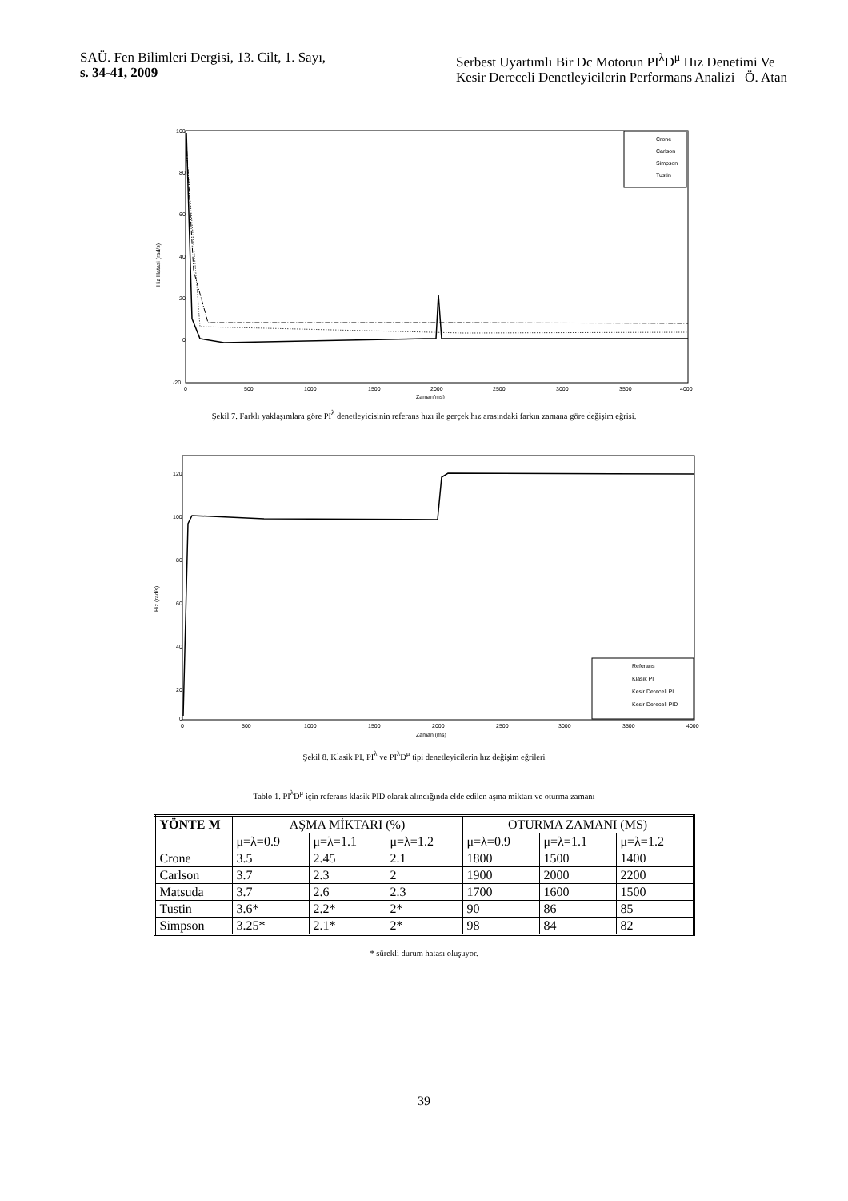SAÜ. Fen Bilimleri Dergisi, 13. Cilt, 1. Sayı,
s. 34-41, 2009
Serbest Uyartımlı Bir Dc Motorun PI<sup>λ</sup>D<sup>μ</sup> Hız Denetimi Ve
Kesir Dereceli Denetleyicilerin Performans Analizi Ö. Atan
100
80
60
40
20
0
-20
Hiz Hatasi (rad/s)
0
500
1000
1500
2000
2500
3000
3500
4000
Zaman(ms)
Crone
Carlson
Simpson
Tustin
Şekil 7. Farklı yaklaşımlara göre PI<sup>λ</sup> denetleyicisinin referans hızı ile gerçek hız arasındaki farkın zamana göre değişim eğrisi.
120
100
80
60
40
20
0
Hiz (rad/s)
0
500
1000
1500
2000
2500
3000
3500
4000
Zaman (ms)
Referans
Klasik PI
Kesir Dereceli PI
Kesir Dereceli PID
Şekil 8. Klasik PI, PI<sup>λ</sup> ve PI<sup>λ</sup>D<sup>μ</sup> tipi denetleyicilerin hız değişim eğrileri
Tablo 1. PI<sup>λ</sup>D<sup>μ</sup> için referans klasik PID olarak alındığında elde edilen aşma miktarı ve oturma zamanı
| YÖNTE M | AŞMA MİKTARI (%) | | | OTURMA ZAMANI (MS) | | |
| | μ=λ=0.9 | μ=λ=1.1 | μ=λ=1.2 | μ=λ=0.9 | μ=λ=1.1 | μ=λ=1.2 |
| Crone | 3.5 | 2.45 | 2.1 | 1800 | 1500 | 1400 |
| Carlson | 3.7 | 2.3 | 2 | 1900 | 2000 | 2200 |
| Matsuda | 3.7 | 2.6 | 2.3 | 1700 | 1600 | 1500 |
| Tustin | 3.6* | 2.2* | 2* | 90 | 86 | 85 |
| Simpson | 3.25* | 2.1* | 2* | 98 | 84 | 82 |
* sürekli durum hatası oluşuyor.
39